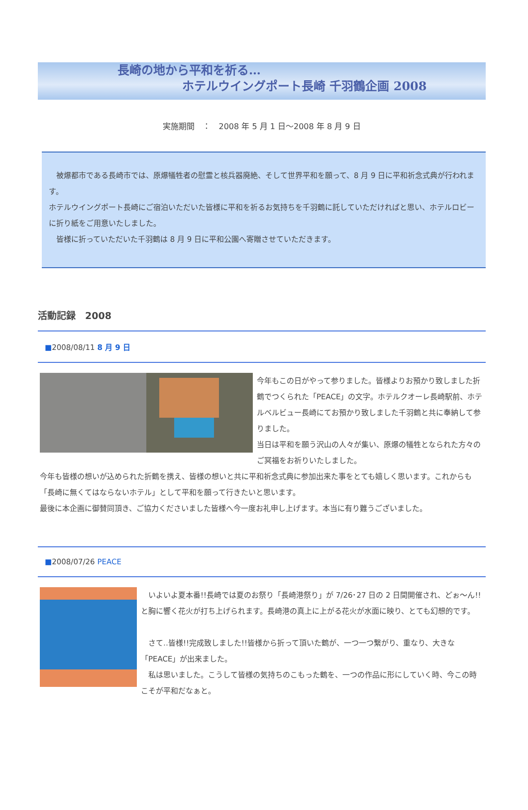長崎の地から平和を祈る…
ホテルウイングポート長崎 千羽鶴企画 2008
実施期間　：　2008 年 5 月 1 日～2008 年 8 月 9 日
　被爆都市である長崎市では、原爆犠牲者の慰霊と核兵器廃絶、そして世界平和を願って、8 月 9 日に平和祈念式典が行われます。
ホテルウイングポート長崎にご宿泊いただいた皆様に平和を祈るお気持ちを千羽鶴に託していただければと思い、ホテルロビーに折り紙をご用意いたしました。
　皆様に折っていただいた千羽鶴は 8 月 9 日に平和公園へ寄贈させていただきます。
活動記録　2008
■2008/08/11 8 月 9 日
今年もこの日がやって参りました。皆様よりお預かり致しました折鶴でつくられた「PEACE」の文字。ホテルクオーレ長崎駅前、ホテルベルビュー長崎にてお預かり致しました千羽鶴と共に奉納して参りました。
当日は平和を願う沢山の人々が集い、原爆の犠牲となられた方々のご冥福をお祈りいたしました。
今年も皆様の想いが込められた折鶴を携え、皆様の想いと共に平和祈念式典に参加出来た事をとても嬉しく思います。これからも「長崎に無くてはならないホテル」として平和を願って行きたいと思います。
最後に本企画に御賛同頂き、ご協力くださいました皆様へ今一度お礼申し上げます。本当に有り難うございました。
■2008/07/26 PEACE
　いよいよ夏本番!!長崎では夏のお祭り「長崎港祭り」が 7/26･27 日の 2 日間開催され、どぉ～ん!!と胸に響く花火が打ち上げられます。長崎港の真上に上がる花火が水面に映り、とても幻想的です。
　さて‥皆様!!完成致しました!!皆様から折って頂いた鶴が、一つ一つ繋がり、重なり、大きな「PEACE」が出来ました。
　私は思いました。こうして皆様の気持ちのこもった鶴を、一つの作品に形にしていく時、今この時こそが平和だなぁと。